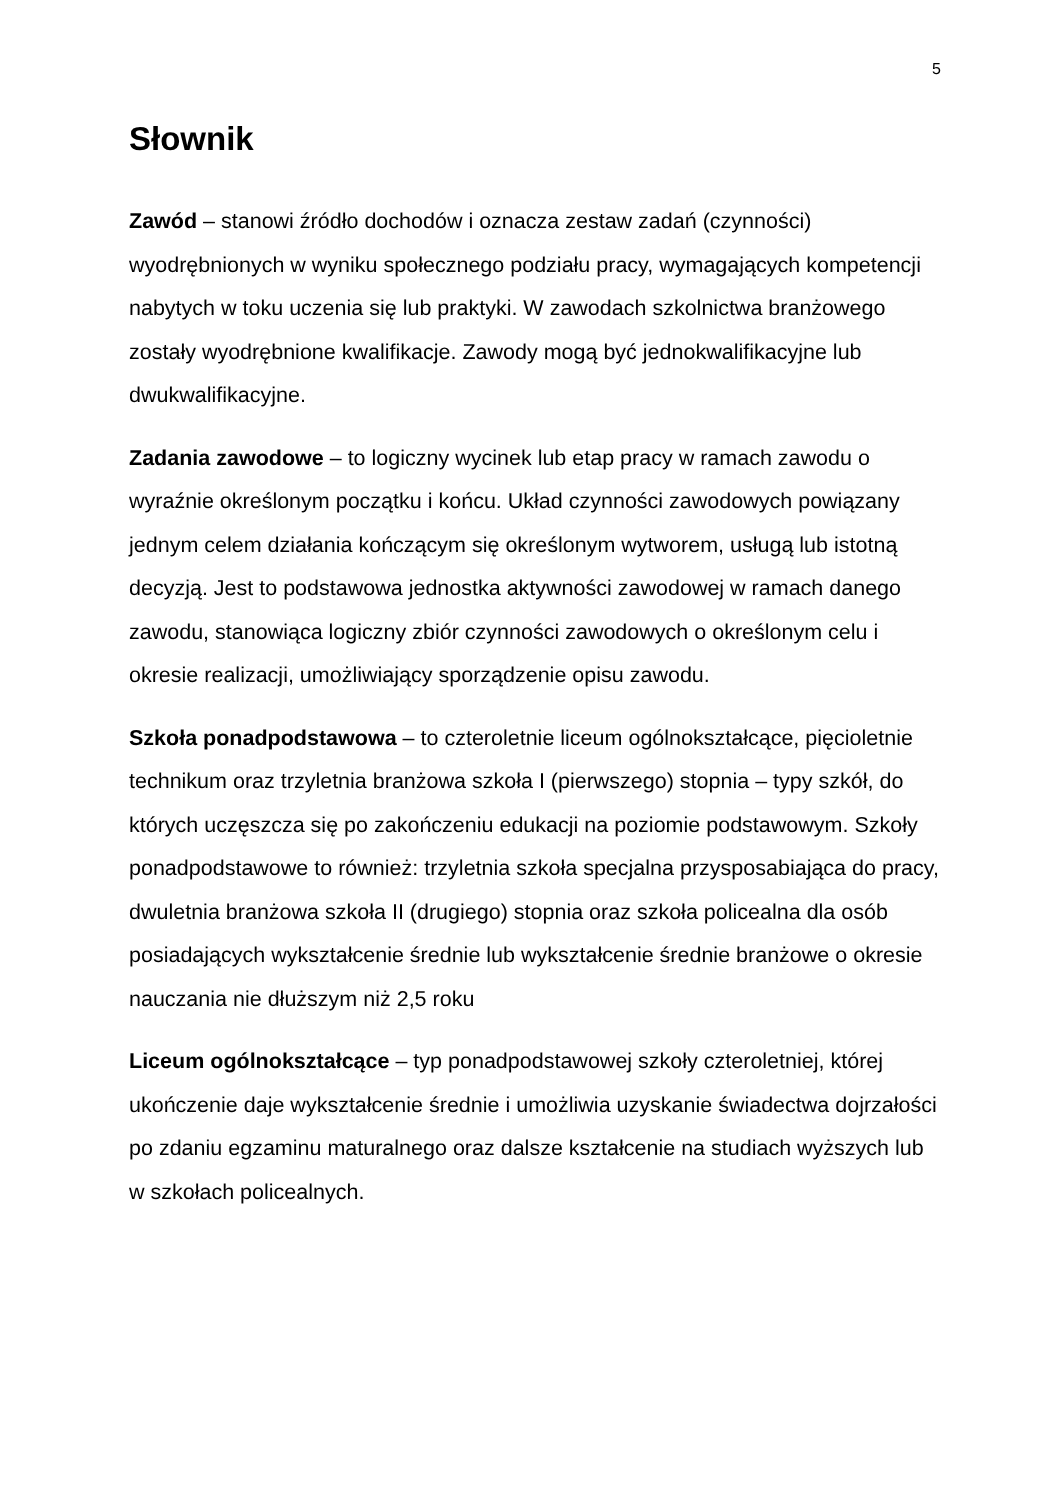5
Słownik
Zawód – stanowi źródło dochodów i oznacza zestaw zadań (czynności) wyodrębnionych w wyniku społecznego podziału pracy, wymagających kompetencji nabytych w toku uczenia się lub praktyki. W zawodach szkolnictwa branżowego zostały wyodrębnione kwalifikacje. Zawody mogą być jednokwalifikacyjne lub dwukwalifikacyjne.
Zadania zawodowe – to logiczny wycinek lub etap pracy w ramach zawodu o wyraźnie określonym początku i końcu. Układ czynności zawodowych powiązany jednym celem działania kończącym się określonym wytworem, usługą lub istotną decyzją. Jest to podstawowa jednostka aktywności zawodowej w ramach danego zawodu, stanowiąca logiczny zbiór czynności zawodowych o określonym celu i okresie realizacji, umożliwiający sporządzenie opisu zawodu.
Szkoła ponadpodstawowa – to czteroletnie liceum ogólnokształcące, pięcioletnie technikum oraz trzyletnia branżowa szkoła I (pierwszego) stopnia – typy szkół, do których uczęszcza się po zakończeniu edukacji na poziomie podstawowym. Szkoły ponadpodstawowe to również: trzyletnia szkoła specjalna przysposabiająca do pracy, dwuletnia branżowa szkoła II (drugiego) stopnia oraz szkoła policealna dla osób posiadających wykształcenie średnie lub wykształcenie średnie branżowe o okresie nauczania nie dłuższym niż 2,5 roku
Liceum ogólnokształcące – typ ponadpodstawowej szkoły czteroletniej, której ukończenie daje wykształcenie średnie i umożliwia uzyskanie świadectwa dojrzałości po zdaniu egzaminu maturalnego oraz dalsze kształcenie na studiach wyższych lub w szkołach policealnych.